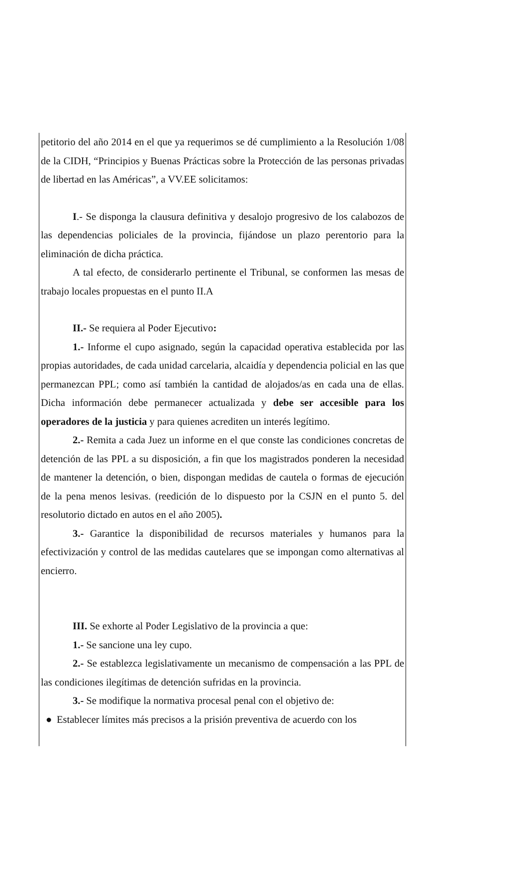petitorio del año 2014 en el que ya requerimos se dé cumplimiento a la Resolución 1/08 de la CIDH, “Principios y Buenas Prácticas sobre la Protección de las personas privadas de libertad en las Américas”, a VV.EE solicitamos:
I.- Se disponga la clausura definitiva y desalojo progresivo de los calabozos de las dependencias policiales de la provincia, fijándose un plazo perentorio para la eliminación de dicha práctica.
A tal efecto, de considerarlo pertinente el Tribunal, se conformen las mesas de trabajo locales propuestas en el punto II.A
II.- Se requiera al Poder Ejecutivo:
1.- Informe el cupo asignado, según la capacidad operativa establecida por las propias autoridades, de cada unidad carcelaria, alcaidía y dependencia policial en las que permanezcan PPL; como así también la cantidad de alojados/as en cada una de ellas. Dicha información debe permanecer actualizada y debe ser accesible para los operadores de la justicia y para quienes acrediten un interés legítimo.
2.- Remita a cada Juez un informe en el que conste las condiciones concretas de detención de las PPL a su disposición, a fin que los magistrados ponderen la necesidad de mantener la detención, o bien, dispongan medidas de cautela o formas de ejecución de la pena menos lesivas. (reedición de lo dispuesto por la CSJN en el punto 5. del resolutorio dictado en autos en el año 2005).
3.- Garantice la disponibilidad de recursos materiales y humanos para la efectivización y control de las medidas cautelares que se impongan como alternativas al encierro.
III. Se exhorte al Poder Legislativo de la provincia a que:
1.- Se sancione una ley cupo.
2.- Se establezca legislativamente un mecanismo de compensación a las PPL de las condiciones ilegítimas de detención sufridas en la provincia.
3.- Se modifique la normativa procesal penal con el objetivo de:
● Establecer límites más precisos a la prisión preventiva de acuerdo con los